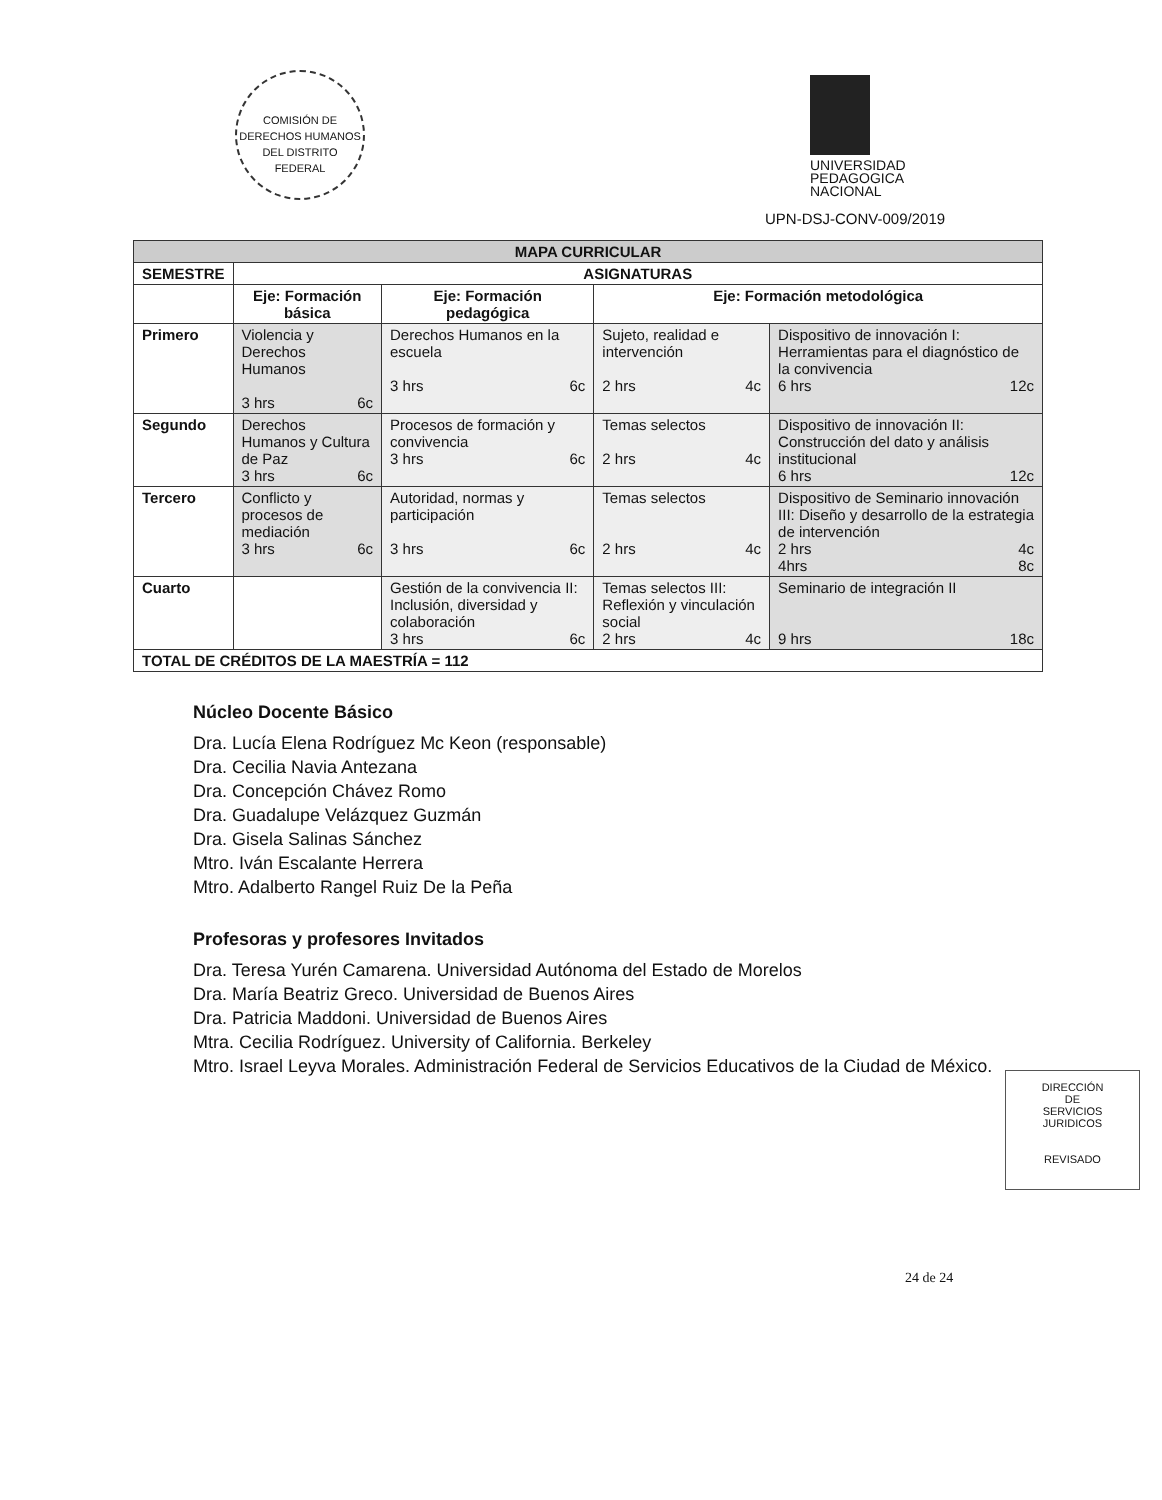COMISIÓN DE DERECHOS HUMANOS DEL DISTRITO FEDERAL
UNIVERSIDAD
PEDAGOGICA
NACIONAL
UPN-DSJ-CONV-009/2019
| MAPA CURRICULAR | | | | |
| --- | --- | --- | --- | --- |
| SEMESTRE | ASIGNATURAS | | | |
| | Eje: Formación básica | Eje: Formación pedagógica | Eje: Formación metodológica | |
| Primero | Violencia y Derechos Humanos 3 hrs 6c | Derechos Humanos en la escuela 3 hrs 6c | Sujeto, realidad e intervención 2 hrs 4c | Dispositivo de innovación I: Herramientas para el diagnóstico de la convivencia 6 hrs 12c |
| Segundo | Derechos Humanos y Cultura de Paz 3 hrs 6c | Procesos de formación y convivencia 3 hrs 6c | Temas selectos 2 hrs 4c | Dispositivo de innovación II: Construcción del dato y análisis institucional 6 hrs 12c |
| Tercero | Conflicto y procesos de mediación 3 hrs 6c | Autoridad, normas y participación 3 hrs 6c | Temas selectos 2 hrs 4c | Dispositivo de Seminario innovación III: Diseño y desarrollo de la estrategia de intervención 2 hrs 4c 4hrs 8c |
| Cuarto | | Gestión de la convivencia II: Inclusión, diversidad y colaboración 3 hrs 6c | Temas selectos III: Reflexión y vinculación social 2 hrs 4c | Seminario de integración II 9 hrs 18c |
| TOTAL DE CRÉDITOS DE LA MAESTRÍA = 112 | | | | |
Núcleo Docente Básico
Dra. Lucía Elena Rodríguez Mc Keon (responsable)
Dra. Cecilia Navia Antezana
Dra. Concepción Chávez Romo
Dra. Guadalupe Velázquez Guzmán
Dra. Gisela Salinas Sánchez
Mtro. Iván Escalante Herrera
Mtro. Adalberto Rangel Ruiz De la Peña
Profesoras y profesores Invitados
Dra. Teresa Yurén Camarena. Universidad Autónoma del Estado de Morelos
Dra. María Beatriz Greco. Universidad de Buenos Aires
Dra. Patricia Maddoni. Universidad de Buenos Aires
Mtra. Cecilia Rodríguez. University of California. Berkeley
Mtro. Israel Leyva Morales. Administración Federal de Servicios Educativos de la Ciudad de México.
DIRECCIÓN
DE
SERVICIOS
JURIDICOS
REVISADO
24 de 24